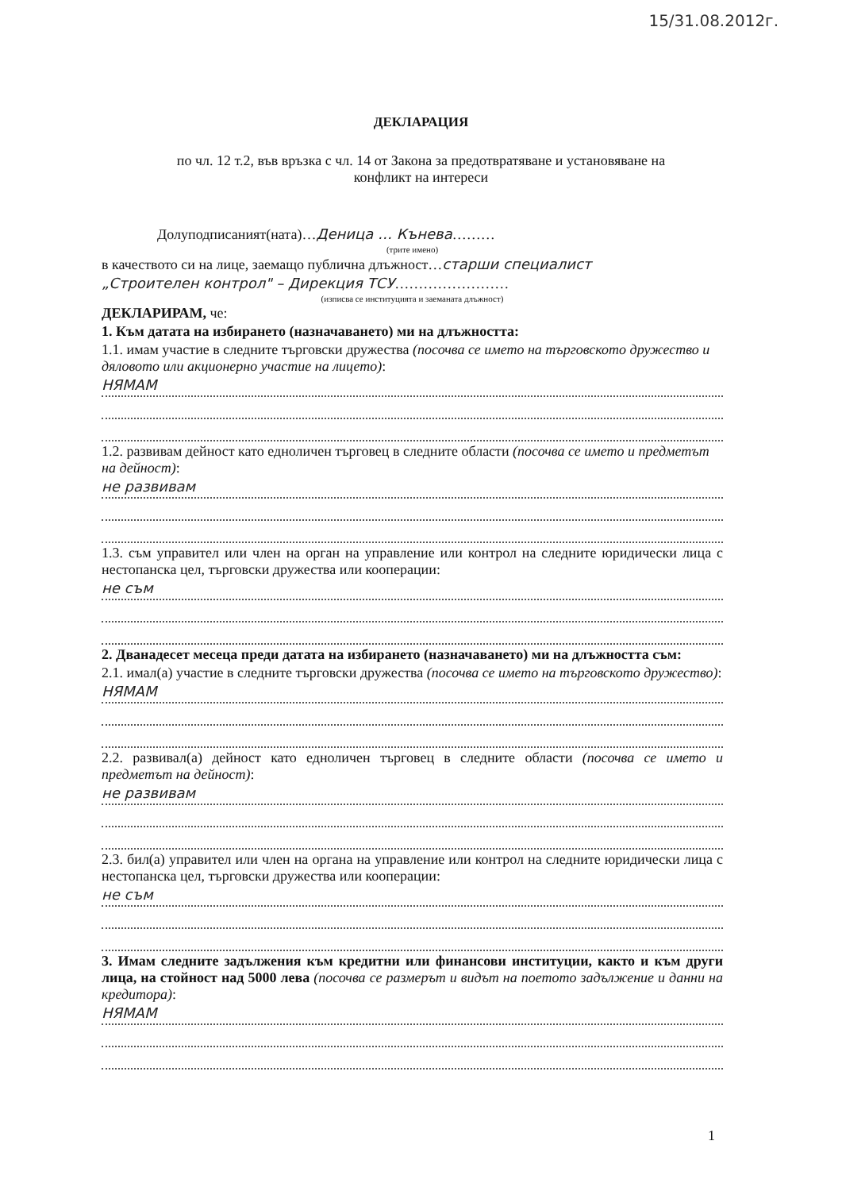15/31.08.2012г.
ДЕКЛАРАЦИЯ
по чл. 12 т.2, във връзка с чл. 14 от Закона за предотвратяване и установяване на
конфликт на интереси
Долуподписаният(ната)…Деница … Кънева………
(трите имено)
в качеството си на лице, заемащо публична длъжност…старши специалист
„Строителен контрол" – Дирекция ТСУ……………………
(изписва се институцията и заеманата длъжност)
ДЕКЛАРИРАМ, че:
1. Към датата на избирането (назначаването) ми на длъжността:
1.1. имам участие в следните търговски дружества (посочва се името на търговското дружество и дяловото или акционерно участие на лицето):
НЯМАМ
1.2. развивам дейност като едноличен търговец в следните области (посочва се името и предметът на дейност):
не развивам
1.3. съм управител или член на орган на управление или контрол на следните юридически лица с нестопанска цел, търговски дружества или кооперации:
не съм
2. Дванадесет месеца преди датата на избирането (назначаването) ми на длъжността съм:
2.1. имал(а) участие в следните търговски дружества (посочва се името на търговското дружество):
НЯМАМ
2.2. развивал(а) дейност като едноличен търговец в следните области (посочва се името и предметът на дейност):
не развивам
2.3. бил(а) управител или член на органа на управление или контрол на следните юридически лица с нестопанска цел, търговски дружества или кооперации:
не съм
3. Имам следните задължения към кредитни или финансови институции, както и към други лица, на стойност над 5000 лева (посочва се размерът и видът на поетото задължение и данни на кредитора):
НЯМАМ
1